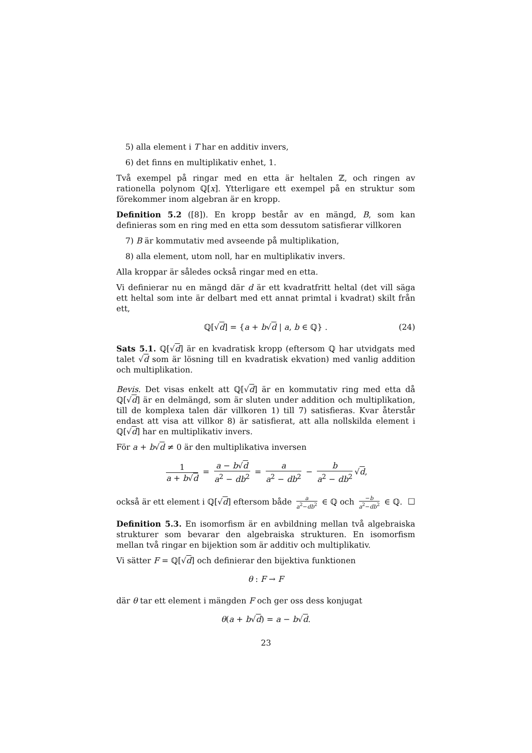5) alla element i T har en additiv invers,
6) det finns en multiplikativ enhet, 1.
Två exempel på ringar med en etta är heltalen ℤ, och ringen av rationella polynom ℚ[x]. Ytterligare ett exempel på en struktur som förekommer inom algebran är en kropp.
Definition 5.2 ([8]). En kropp består av en mängd, B, som kan definieras som en ring med en etta som dessutom satisfierar villkoren
7) B är kommutativ med avseende på multiplikation,
8) alla element, utom noll, har en multiplikativ invers.
Alla kroppar är således också ringar med en etta.
Vi definierar nu en mängd där d är ett kvadratfritt heltal (det vill säga ett heltal som inte är delbart med ett annat primtal i kvadrat) skilt från ett,
ℚ[√d] = {a + b√d | a, b ∈ ℚ} . (24)
Sats 5.1. ℚ[√d] är en kvadratisk kropp (eftersom ℚ har utvidgats med talet √d som är lösning till en kvadratisk ekvation) med vanlig addition och multiplikation.
Bevis. Det visas enkelt att ℚ[√d] är en kommutativ ring med etta då ℚ[√d] är en delmängd, som är sluten under addition och multiplikation, till de komplexa talen där villkoren 1) till 7) satisfieras. Kvar återstår endast att visa att villkor 8) är satisfierat, att alla nollskilda element i ℚ[√d] har en multiplikativ invers.
För a + b√d ≠ 0 är den multiplikativa inversen
1 a + b√d = a − b√d a<sup>2</sup> − db<sup>2</sup> = a a<sup>2</sup> − db<sup>2</sup> − b a<sup>2</sup> − db<sup>2</sup> √d,
också är ett element i ℚ[√d] eftersom både a a<sup>2</sup>−db<sup>2</sup> ∈ ℚ och −b a<sup>2</sup>−db<sup>2</sup> ∈ ℚ. □
Definition 5.3. En isomorfism är en avbildning mellan två algebraiska strukturer som bevarar den algebraiska strukturen. En isomorfism mellan två ringar en bijektion som är additiv och multiplikativ.
Vi sätter F = ℚ[√d] och definierar den bijektiva funktionen
θ : F → F
där θ tar ett element i mängden F och ger oss dess konjugat
θ(a + b√d) = a − b√d.
23